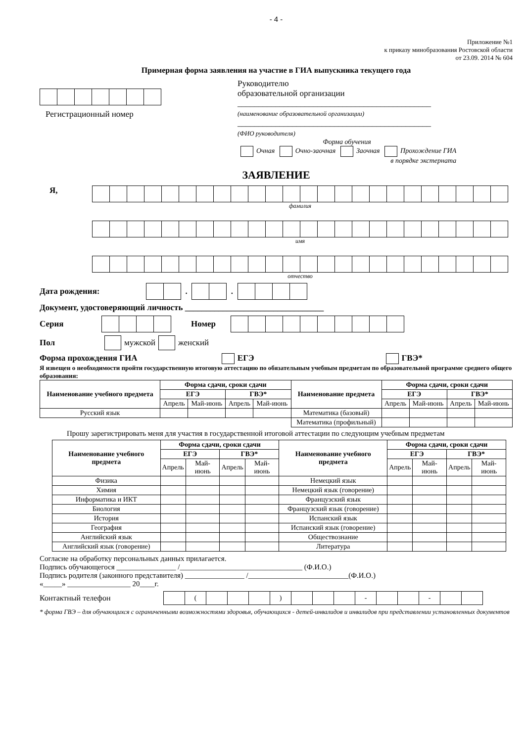- 4 -
Приложение №1
к приказу минобразования Ростовской области
от 23.09. 2014 № 604
Примерная форма заявления на участие в ГИА выпускника текущего года
Регистрационный номер
Руководителю
образовательной организации
______________________________________________
(наименование образовательной организации)
______________________________________________
(ФИО руководителя)
Форма обучения
Очная Очно-заочная Заочная Прохождение ГИА
в порядке экстерната
ЗАЯВЛЕНИЕ
Я,
фамилия
имя
отчество
Дата рождения:
.
.
Документ, удостоверяющий личность _________________________________
Серия Номер
Пол мужской женский
Форма прохождения ГИА ЕГЭ ГВЭ*
Я извещен о необходимости пройти государственную итоговую аттестацию по обязательным учебным предметам по образовательной программе среднего общего образования:
| Наименование учебного предмета | Форма сдачи, сроки сдачи | | | | Наименование предмета | Форма сдачи, сроки сдачи | | | |
| --- | --- | --- | --- | --- | --- | --- | --- | --- | --- |
| | ЕГЭ | | ГВЭ* | | | ЕГЭ | | ГВЭ* | |
| | Апрель | Май-июнь | Апрель | Май-июнь | | Апрель | Май-июнь | Апрель | Май-июнь |
| Русский язык | | | | | Математика (базовый) | | | | |
| | | | | | Математика (профильный) | | | | |
Прошу зарегистрировать меня для участия в государственной итоговой аттестации по следующим учебным предметам
| Наименование учебного предмета | Форма сдачи, сроки сдачи | | | | Наименование учебного предмета | Форма сдачи, сроки сдачи | | | |
| --- | --- | --- | --- | --- | --- | --- | --- | --- | --- |
| | ЕГЭ | | ГВЭ* | | | ЕГЭ | | ГВЭ* | |
| | Апрель | Май-июнь | Апрель | Май-июнь | | Апрель | Май-июнь | Апрель | Май-июнь |
| Физика | | | | | Немецкий язык | | | | |
| Химия | | | | | Немецкий язык (говорение) | | | | |
| Информатика и ИКТ | | | | | Французский язык | | | | |
| Биология | | | | | Французский язык (говорение) | | | | |
| История | | | | | Испанский язык | | | | |
| География | | | | | Испанский язык (говорение) | | | | |
| Английский язык | | | | | Обществознание | | | | |
| Английский язык (говорение) | | | | | Литература | | | | |
Согласие на обработку персональных данных прилагается.
Подпись обучающегося ________________ /_________________________________ (Ф.И.О.)
Подпись родителя (законного представителя) ________________ /___________________________(Ф.И.О.)
«_____» _________________ 20____г.
Контактный телефон
| | ( | | | | ) | | | | - | | | - | | |
* форма ГВЭ – для обучающихся с ограниченными возможностями здоровья, обучающихся - детей-инвалидов и инвалидов при представлении установленных документов